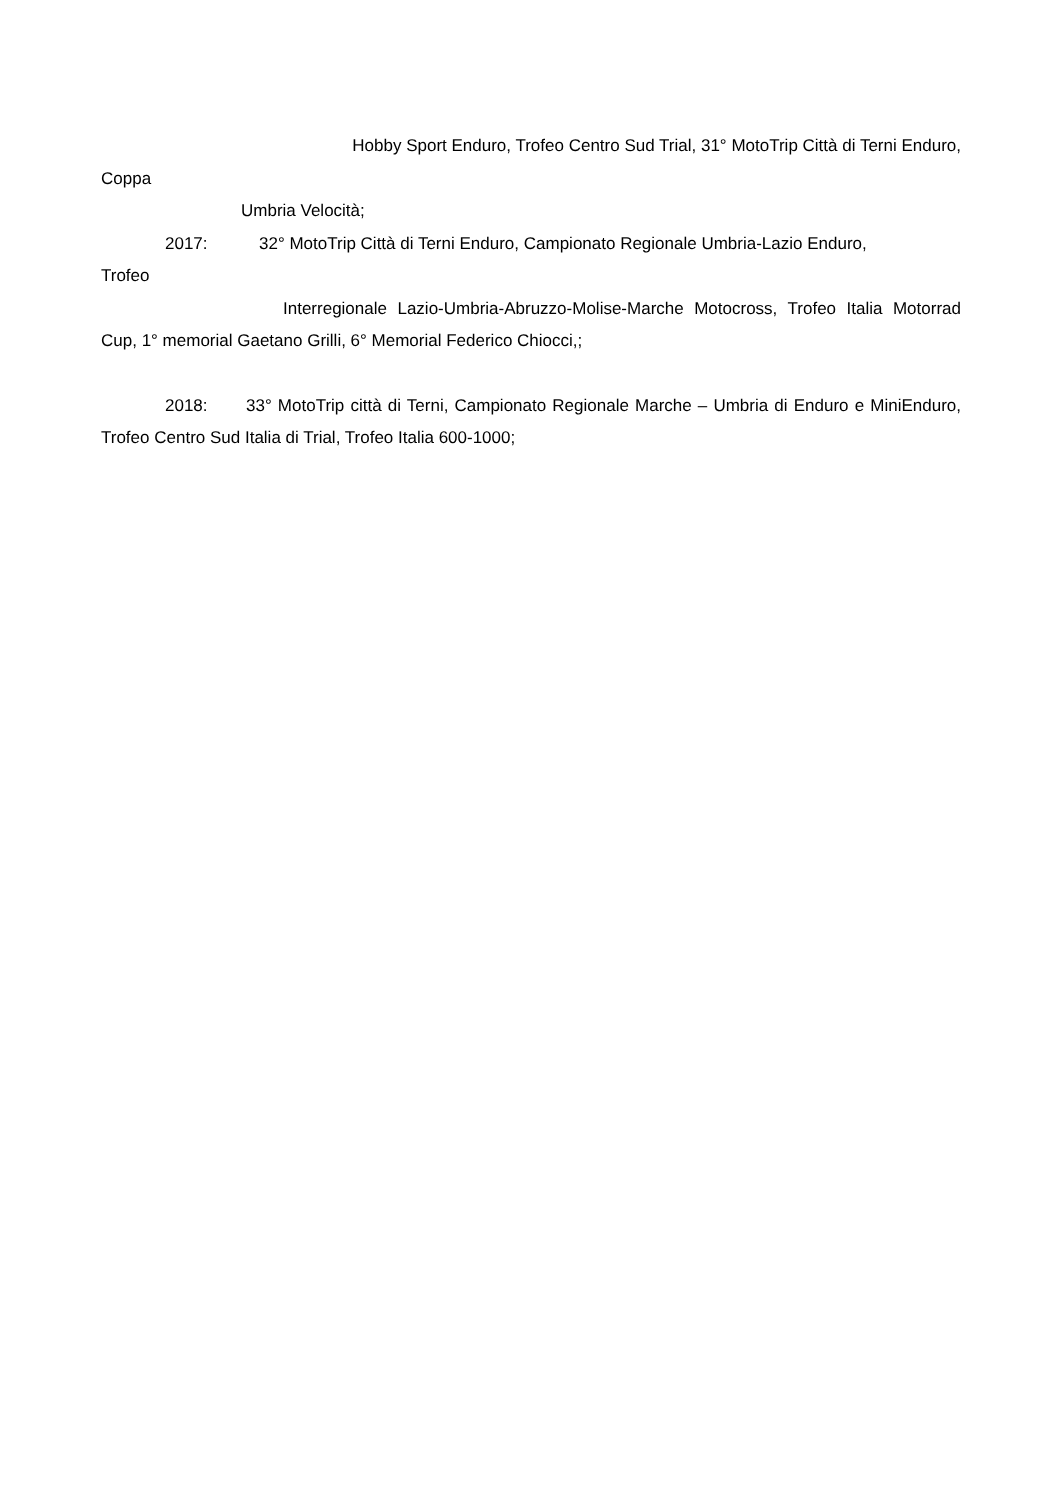Hobby Sport Enduro, Trofeo Centro Sud Trial, 31° MotoTrip Città di Terni Enduro,
Coppa
Umbria Velocità;
2017: 32° MotoTrip Città di Terni Enduro, Campionato Regionale Umbria-Lazio Enduro,
Trofeo
Interregionale Lazio-Umbria-Abruzzo-Molise-Marche Motocross, Trofeo Italia Motorrad Cup, 1° memorial Gaetano Grilli, 6° Memorial Federico Chiocci,;
2018: 33° MotoTrip città di Terni, Campionato Regionale Marche – Umbria di Enduro e MiniEnduro, Trofeo Centro Sud Italia di Trial, Trofeo Italia 600-1000;